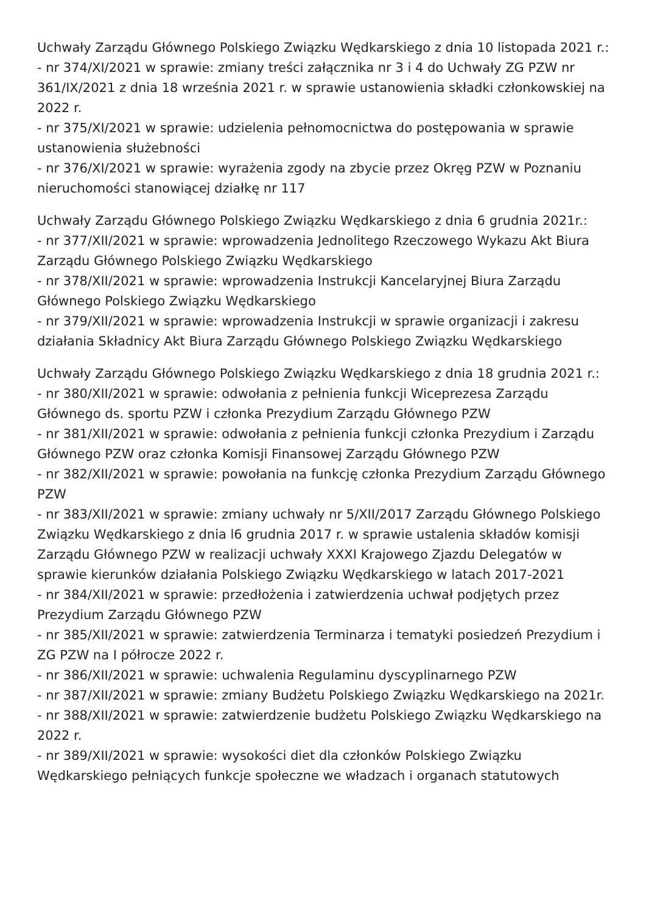Uchwały Zarządu Głównego Polskiego Związku Wędkarskiego z dnia 10 listopada 2021 r.:
- nr 374/XI/2021 w sprawie: zmiany treści załącznika nr 3 i 4 do Uchwały ZG PZW nr 361/IX/2021 z dnia 18 września 2021 r. w sprawie ustanowienia składki członkowskiej na 2022 r.
- nr 375/XI/2021 w sprawie: udzielenia pełnomocnictwa do postępowania w sprawie ustanowienia służebności
- nr 376/XI/2021 w sprawie: wyrażenia zgody na zbycie przez Okręg PZW w Poznaniu nieruchomości stanowiącej działkę nr 117
Uchwały Zarządu Głównego Polskiego Związku Wędkarskiego z dnia 6 grudnia 2021r.:
- nr 377/XII/2021 w sprawie: wprowadzenia Jednolitego Rzeczowego Wykazu Akt Biura Zarządu Głównego Polskiego Związku Wędkarskiego
- nr 378/XII/2021 w sprawie: wprowadzenia Instrukcji Kancelaryjnej Biura Zarządu Głównego Polskiego Związku Wędkarskiego
- nr 379/XII/2021 w sprawie: wprowadzenia Instrukcji w sprawie organizacji i zakresu działania Składnicy Akt Biura Zarządu Głównego Polskiego Związku Wędkarskiego
Uchwały Zarządu Głównego Polskiego Związku Wędkarskiego z dnia 18 grudnia 2021 r.:
- nr 380/XII/2021 w sprawie: odwołania z pełnienia funkcji Wiceprezesa Zarządu Głównego ds. sportu PZW i członka Prezydium Zarządu Głównego PZW
- nr 381/XII/2021 w sprawie: odwołania z pełnienia funkcji członka Prezydium i Zarządu Głównego PZW oraz członka Komisji Finansowej Zarządu Głównego PZW
- nr 382/XII/2021 w sprawie: powołania na funkcję członka Prezydium Zarządu Głównego PZW
- nr 383/XII/2021 w sprawie: zmiany uchwały nr 5/XII/2017 Zarządu Głównego Polskiego Związku Wędkarskiego z dnia l6 grudnia 2017 r. w sprawie ustalenia składów komisji Zarządu Głównego PZW w realizacji uchwały XXXI Krajowego Zjazdu Delegatów w sprawie kierunków działania Polskiego Związku Wędkarskiego w latach 2017-2021
- nr 384/XII/2021 w sprawie: przedłożenia i zatwierdzenia uchwał podjętych przez Prezydium Zarządu Głównego PZW
- nr 385/XII/2021 w sprawie: zatwierdzenia Terminarza i tematyki posiedzeń Prezydium i ZG PZW na I półrocze 2022 r.
- nr 386/XII/2021 w sprawie: uchwalenia Regulaminu dyscyplinarnego PZW
- nr 387/XII/2021 w sprawie: zmiany Budżetu Polskiego Związku Wędkarskiego na 2021r.
- nr 388/XII/2021 w sprawie: zatwierdzenie budżetu Polskiego Związku Wędkarskiego na 2022 r.
- nr 389/XII/2021 w sprawie: wysokości diet dla członków Polskiego Związku Wędkarskiego pełniących funkcje społeczne we władzach i organach statutowych